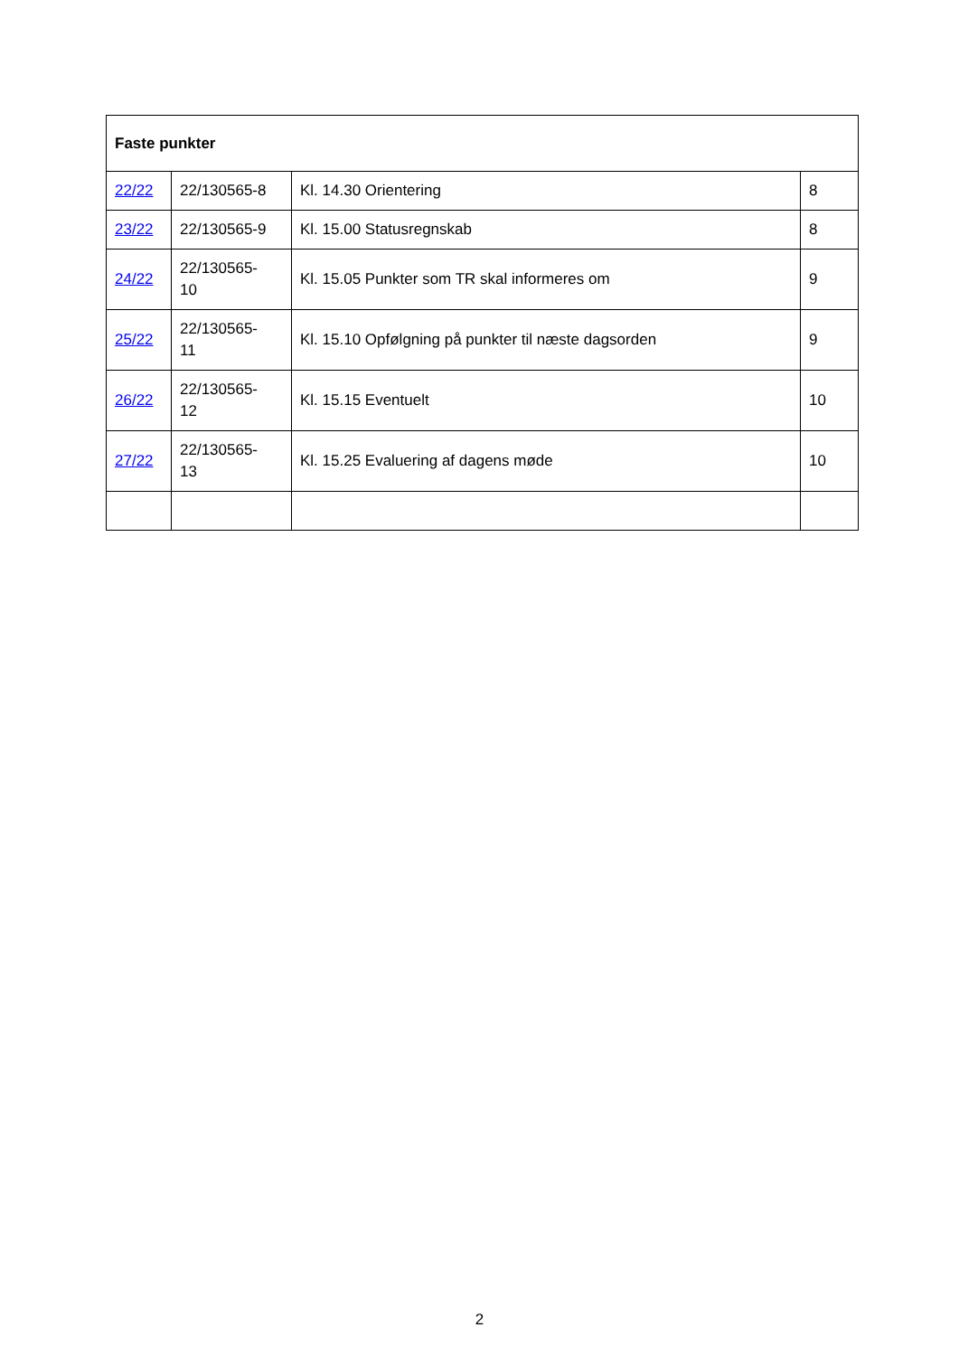| Faste punkter | | | |
| --- | --- | --- | --- |
| 22/22 | 22/130565-8 | Kl. 14.30 Orientering | 8 |
| 23/22 | 22/130565-9 | Kl. 15.00 Statusregnskab | 8 |
| 24/22 | 22/130565- 10 | Kl. 15.05 Punkter som TR skal informeres om | 9 |
| 25/22 | 22/130565- 11 | Kl. 15.10 Opfølgning på punkter til næste dagsorden | 9 |
| 26/22 | 22/130565- 12 | Kl. 15.15 Eventuelt | 10 |
| 27/22 | 22/130565- 13 | Kl. 15.25 Evaluering af dagens møde | 10 |
2